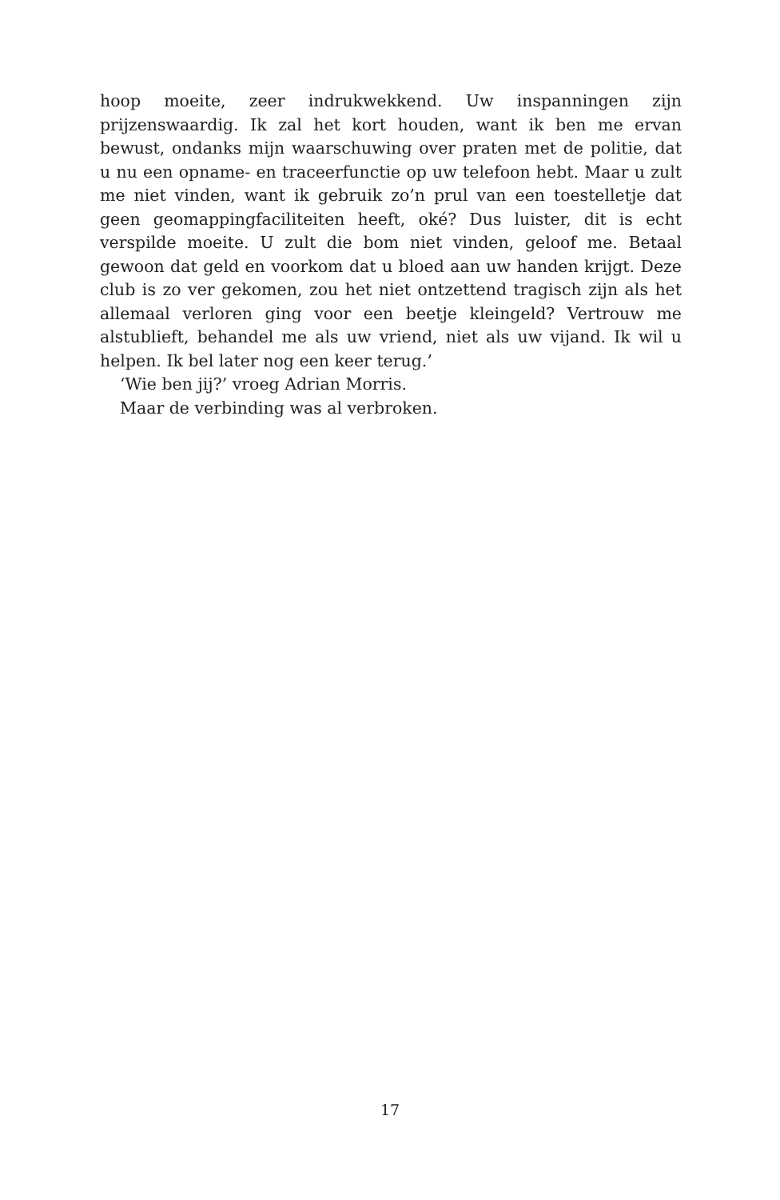hoop moeite, zeer indrukwekkend. Uw inspanningen zijn prijzenswaardig. Ik zal het kort houden, want ik ben me ervan bewust, ondanks mijn waarschuwing over praten met de politie, dat u nu een opname- en traceerfunctie op uw telefoon hebt. Maar u zult me niet vinden, want ik gebruik zo’n prul van een toestelletje dat geen geomappingfaciliteiten heeft, oké? Dus luister, dit is echt verspilde moeite. U zult die bom niet vinden, geloof me. Betaal gewoon dat geld en voorkom dat u bloed aan uw handen krijgt. Deze club is zo ver gekomen, zou het niet ontzettend tragisch zijn als het allemaal verloren ging voor een beetje kleingeld? Vertrouw me alstublieft, behandel me als uw vriend, niet als uw vijand. Ik wil u helpen. Ik bel later nog een keer terug.’
‘Wie ben jij?’ vroeg Adrian Morris.
Maar de verbinding was al verbroken.
17